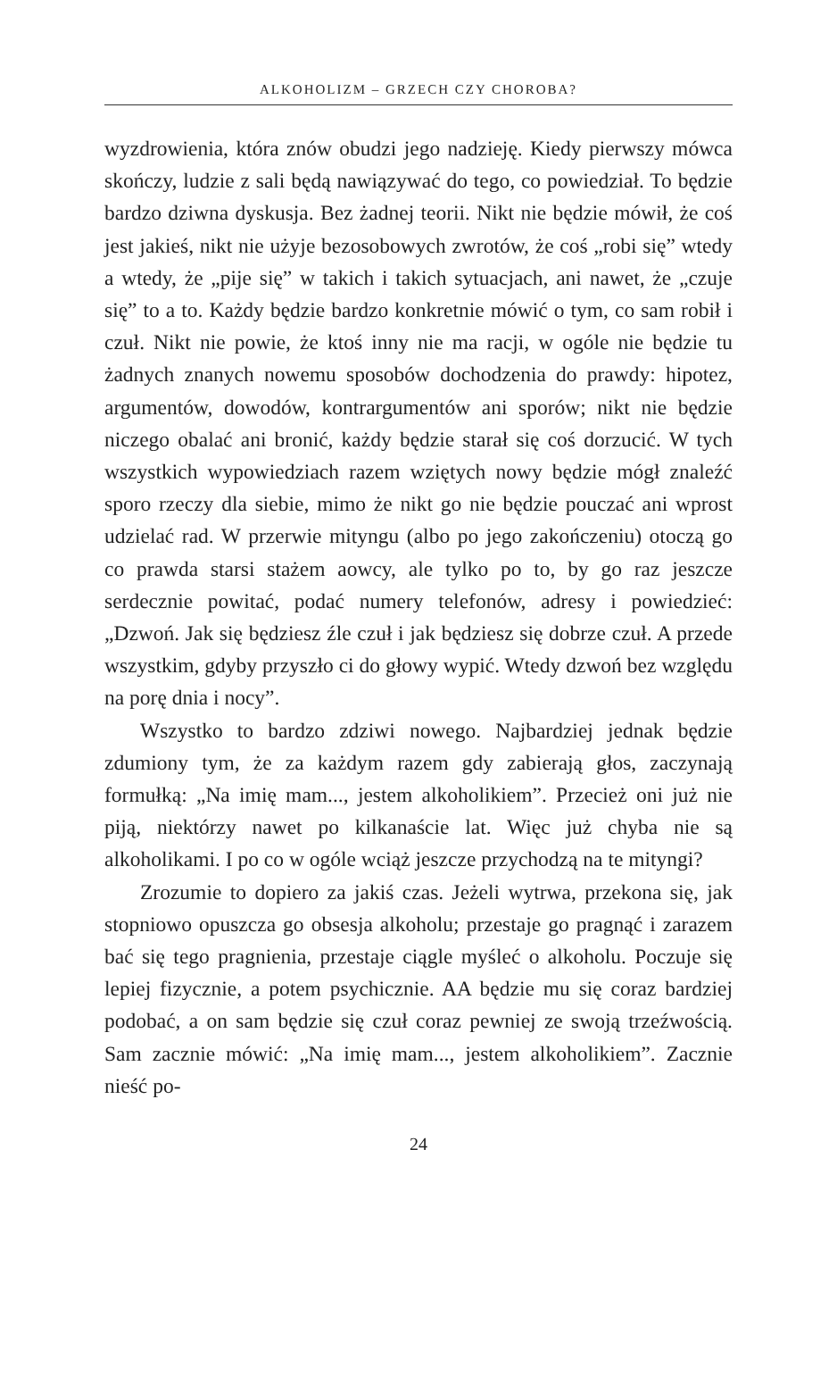ALKOHOLIZM – GRZECH CZY CHOROBA?
wyzdrowienia, która znów obudzi jego nadzieję. Kiedy pierwszy mówca skończy, ludzie z sali będą nawiązywać do tego, co powiedział. To będzie bardzo dziwna dyskusja. Bez żadnej teorii. Nikt nie będzie mówił, że coś jest jakieś, nikt nie użyje bezosobowych zwrotów, że coś „robi się” wtedy a wtedy, że „pije się” w takich i takich sytuacjach, ani nawet, że „czuje się” to a to. Każdy będzie bardzo konkretnie mówić o tym, co sam robił i czuł. Nikt nie powie, że ktoś inny nie ma racji, w ogóle nie będzie tu żadnych znanych nowemu sposobów dochodzenia do prawdy: hipotez, argumentów, dowodów, kontrargumentów ani sporów; nikt nie będzie niczego obalać ani bronić, każdy będzie starał się coś dorzucić. W tych wszystkich wypowiedziach razem wziętych nowy będzie mógł znaleźć sporo rzeczy dla siebie, mimo że nikt go nie będzie pouczać ani wprost udzielać rad. W przerwie mityngu (albo po jego zakończeniu) otoczą go co prawda starsi stażem aowcy, ale tylko po to, by go raz jeszcze serdecznie powitać, podać numery telefonów, adresy i powiedzieć: „Dzwoń. Jak się będziesz źle czuł i jak będziesz się dobrze czuł. A przede wszystkim, gdyby przyszło ci do głowy wypić. Wtedy dzwoń bez względu na porę dnia i nocy”.
Wszystko to bardzo zdziwi nowego. Najbardziej jednak będzie zdumiony tym, że za każdym razem gdy zabierają głos, zaczynają formułką: „Na imię mam..., jestem alkoholikiem”. Przecież oni już nie piją, niektórzy nawet po kilkanaście lat. Więc już chyba nie są alkoholikami. I po co w ogóle wciąż jeszcze przychodzą na te mityngi?
Zrozumie to dopiero za jakiś czas. Jeżeli wytrwa, przekona się, jak stopniowo opuszcza go obsesja alkoholu; przestaje go pragnąć i zarazem bać się tego pragnienia, przestaje ciągle myśleć o alkoholu. Poczuje się lepiej fizycznie, a potem psychicznie. AA będzie mu się coraz bardziej podobać, a on sam będzie się czuł coraz pewniej ze swoją trzeźwością. Sam zacznie mówić: „Na imię mam..., jestem alkoholikiem”. Zacznie nieść po-
24